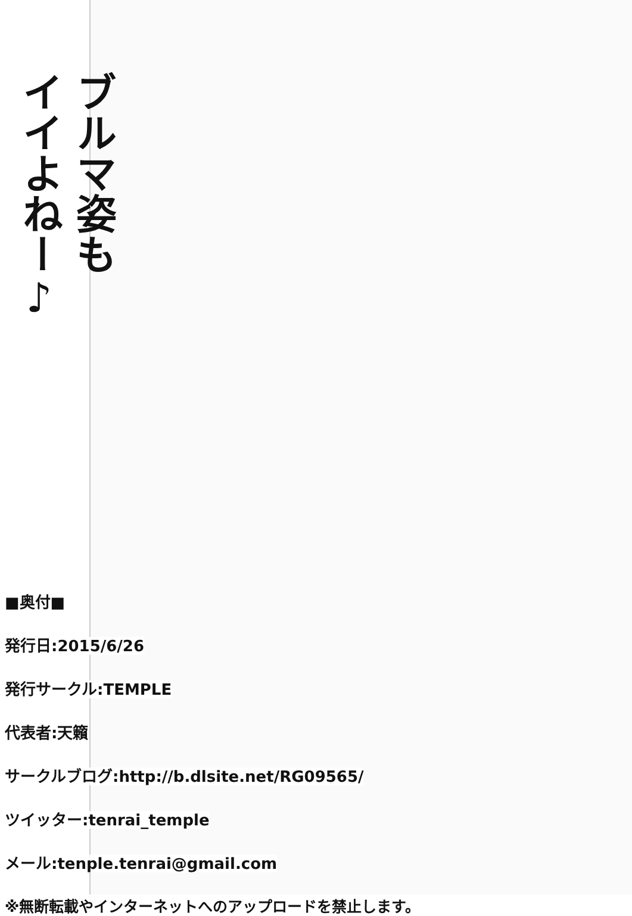ブルマ姿も
イイよねー♪
■奥付■
発行日:2015/6/26
発行サークル:TEMPLE
代表者:天籟
サークルブログ:http://b.dlsite.net/RG09565/
ツイッター:tenrai_temple
メール:tenple.tenrai@gmail.com
※無断転載やインターネットへのアップロードを禁止します。